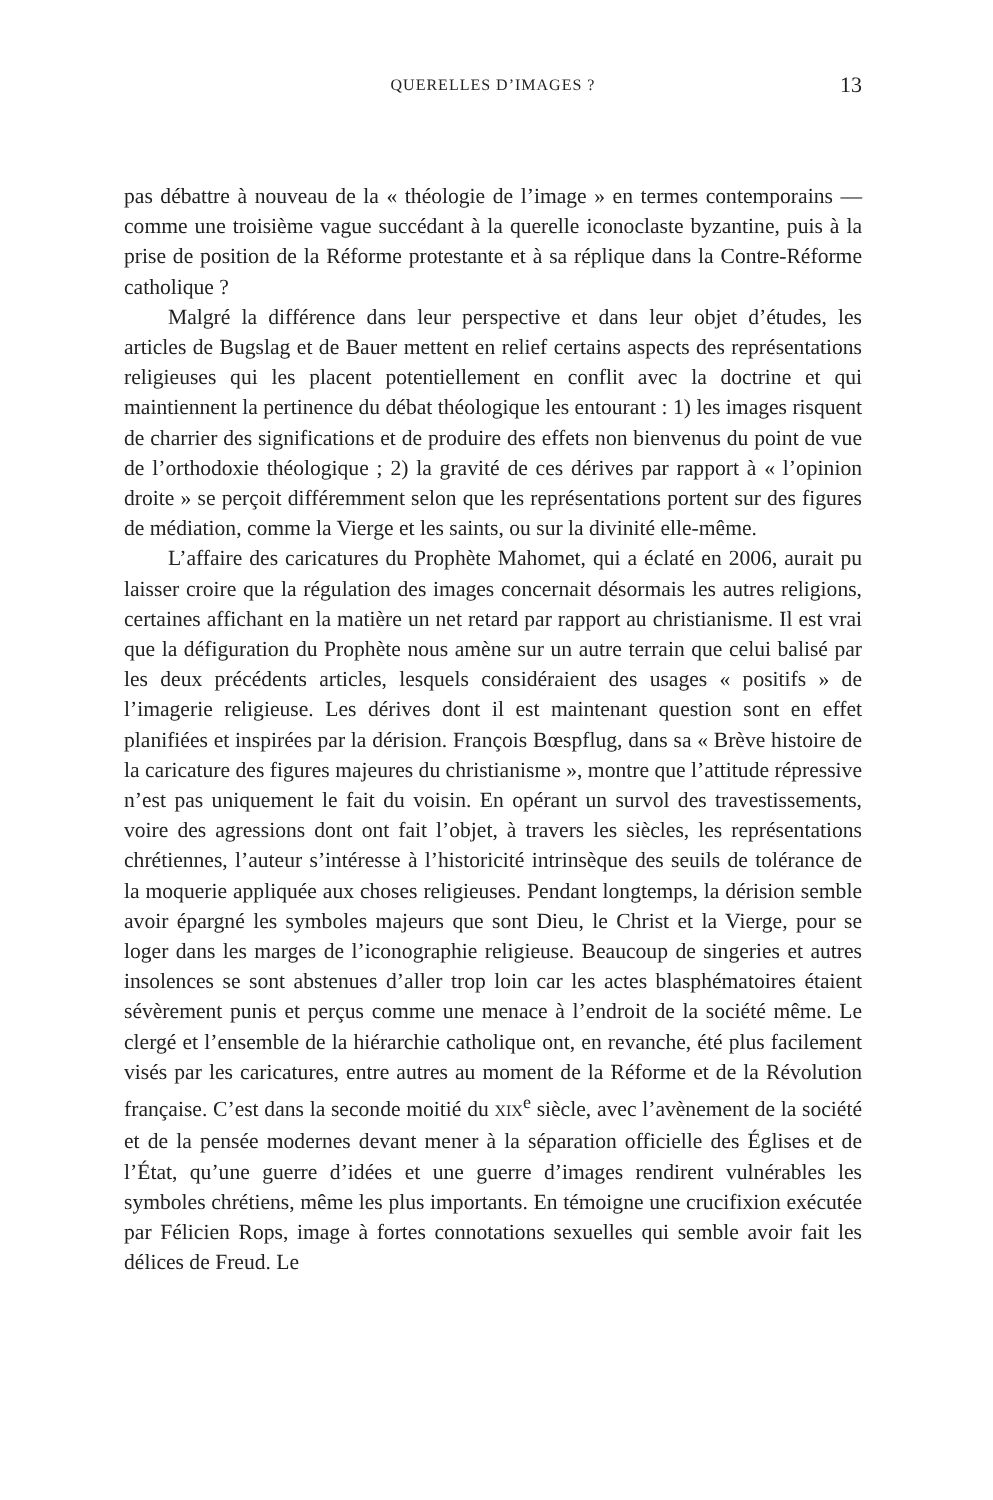QUERELLES D’IMAGES ?
13
pas débattre à nouveau de la « théologie de l’image » en termes contemporains — comme une troisième vague succédant à la querelle iconoclaste byzantine, puis à la prise de position de la Réforme protestante et à sa réplique dans la Contre-Réforme catholique ?
Malgré la différence dans leur perspective et dans leur objet d’études, les articles de Bugslag et de Bauer mettent en relief certains aspects des représentations religieuses qui les placent potentiellement en conflit avec la doctrine et qui maintiennent la pertinence du débat théologique les entourant : 1) les images risquent de charrier des significations et de produire des effets non bienvenus du point de vue de l’orthodoxie théologique ; 2) la gravité de ces dérives par rapport à « l’opinion droite » se perçoit différemment selon que les représentations portent sur des figures de médiation, comme la Vierge et les saints, ou sur la divinité elle-même.
L’affaire des caricatures du Prophète Mahomet, qui a éclaté en 2006, aurait pu laisser croire que la régulation des images concernait désormais les autres religions, certaines affichant en la matière un net retard par rapport au christianisme. Il est vrai que la défiguration du Prophète nous amène sur un autre terrain que celui balisé par les deux précédents articles, lesquels considéraient des usages « positifs » de l’imagerie religieuse. Les dérives dont il est maintenant question sont en effet planifiées et inspirées par la dérision. François Bœspflug, dans sa « Brève histoire de la caricature des figures majeures du christianisme », montre que l’attitude répressive n’est pas uniquement le fait du voisin. En opérant un survol des travestissements, voire des agressions dont ont fait l’objet, à travers les siècles, les représentations chrétiennes, l’auteur s’intéresse à l’historicité intrinsèque des seuils de tolérance de la moquerie appliquée aux choses religieuses. Pendant longtemps, la dérision semble avoir épargné les symboles majeurs que sont Dieu, le Christ et la Vierge, pour se loger dans les marges de l’iconographie religieuse. Beaucoup de singeries et autres insolences se sont abstenues d’aller trop loin car les actes blasphématoires étaient sévèrement punis et perçus comme une menace à l’endroit de la société même. Le clergé et l’ensemble de la hiérarchie catholique ont, en revanche, été plus facilement visés par les caricatures, entre autres au moment de la Réforme et de la Révolution française. C’est dans la seconde moitié du XIX<sup>e</sup> siècle, avec l’avènement de la société et de la pensée modernes devant mener à la séparation officielle des Églises et de l’État, qu’une guerre d’idées et une guerre d’images rendirent vulnérables les symboles chrétiens, même les plus importants. En témoigne une crucifixion exécutée par Félicien Rops, image à fortes connotations sexuelles qui semble avoir fait les délices de Freud. Le